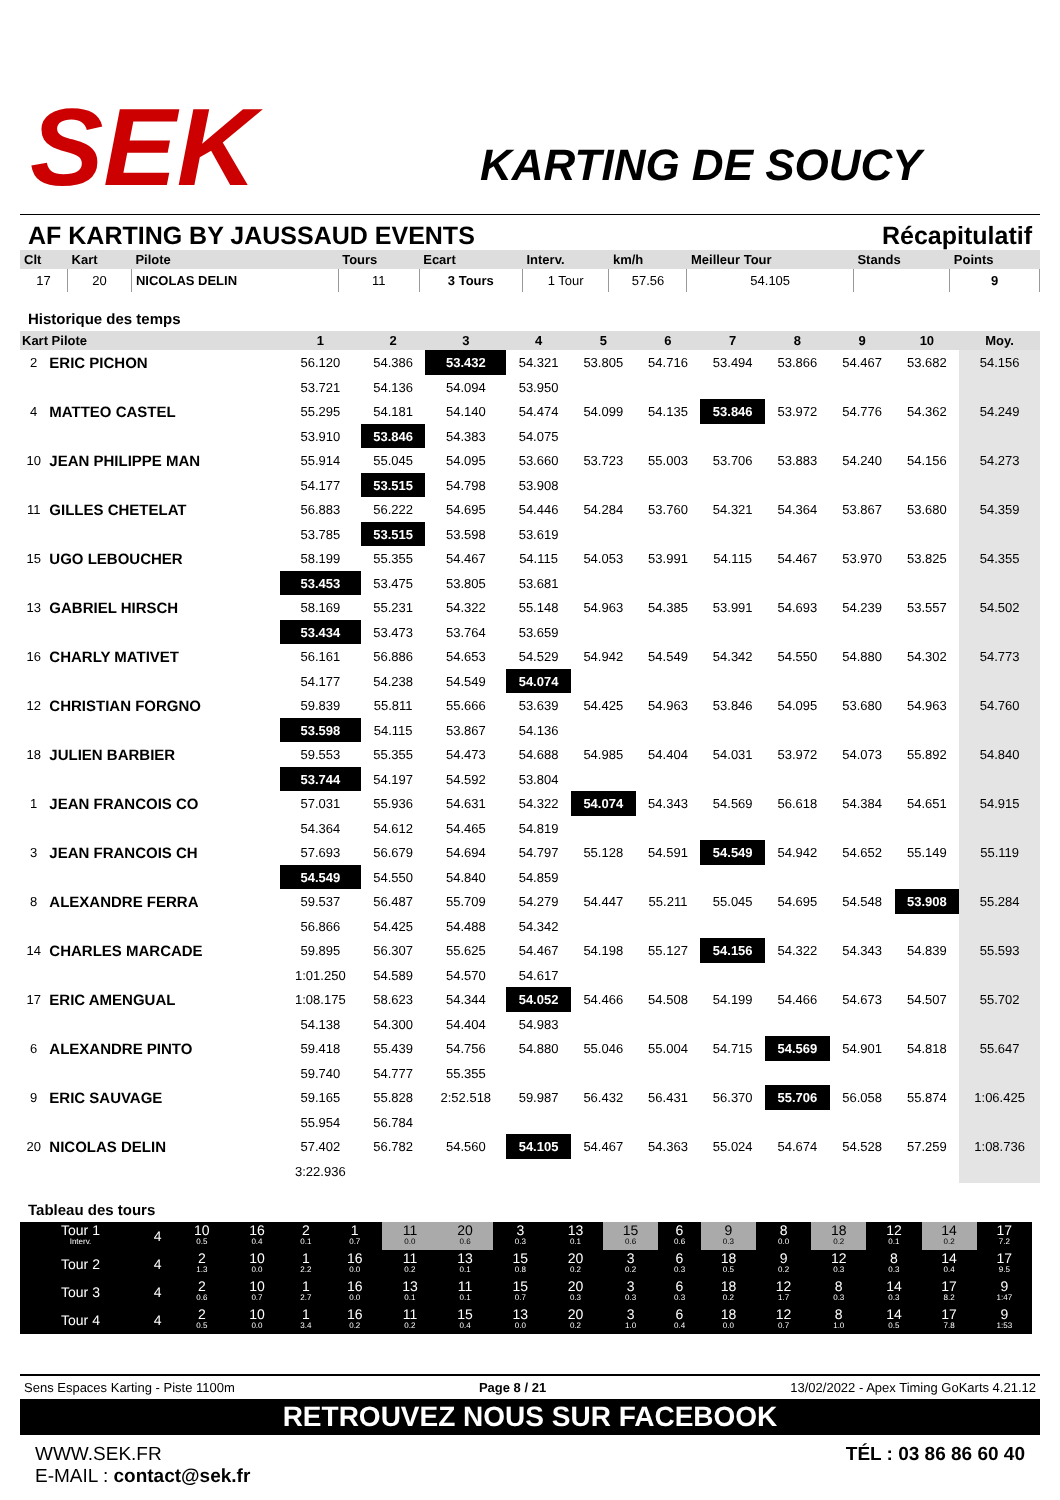SEK
KARTING DE SOUCY
AF KARTING BY JAUSSAUD EVENTS Récapitulatif
| Clt | Kart | Pilote | Tours | Ecart | Interv. | km/h | Meilleur Tour | Stands | Points |
| --- | --- | --- | --- | --- | --- | --- | --- | --- | --- |
| 17 | 20 | NICOLAS DELIN | 11 | 3 Tours | 1 Tour | 57.56 | 54.105 | | 9 |
Historique des temps
| Kart Pilote | | 1 | 2 | 3 | 4 | 5 | 6 | 7 | 8 | 9 | 10 | Moy. |
| --- | --- | --- | --- | --- | --- | --- | --- | --- | --- | --- | --- | --- |
| 2 | ERIC PICHON | 56.120 | 54.386 | 53.432 | 54.321 | 53.805 | 54.716 | 53.494 | 53.866 | 54.467 | 53.682 | 54.156 |
| | | 53.721 | 54.136 | 54.094 | 53.950 | | | | | | | |
| 4 | MATTEO CASTEL | 55.295 | 54.181 | 54.140 | 54.474 | 54.099 | 54.135 | 53.846 | 53.972 | 54.776 | 54.362 | 54.249 |
| | | 53.910 | 53.846 | 54.383 | 54.075 | | | | | | | |
| 10 | JEAN PHILIPPE MAN | 55.914 | 55.045 | 54.095 | 53.660 | 53.723 | 55.003 | 53.706 | 53.883 | 54.240 | 54.156 | 54.273 |
| | | 54.177 | 53.515 | 54.798 | 53.908 | | | | | | | |
| 11 | GILLES CHETELAT | 56.883 | 56.222 | 54.695 | 54.446 | 54.284 | 53.760 | 54.321 | 54.364 | 53.867 | 53.680 | 54.359 |
| | | 53.785 | 53.515 | 53.598 | 53.619 | | | | | | | |
| 15 | UGO LEBOUCHER | 58.199 | 55.355 | 54.467 | 54.115 | 54.053 | 53.991 | 54.115 | 54.467 | 53.970 | 53.825 | 54.355 |
| | | 53.453 | 53.475 | 53.805 | 53.681 | | | | | | | |
| 13 | GABRIEL HIRSCH | 58.169 | 55.231 | 54.322 | 55.148 | 54.963 | 54.385 | 53.991 | 54.693 | 54.239 | 53.557 | 54.502 |
| | | 53.434 | 53.473 | 53.764 | 53.659 | | | | | | | |
| 16 | CHARLY MATIVET | 56.161 | 56.886 | 54.653 | 54.529 | 54.942 | 54.549 | 54.342 | 54.550 | 54.880 | 54.302 | 54.773 |
| | | 54.177 | 54.238 | 54.549 | 54.074 | | | | | | | |
| 12 | CHRISTIAN FORGNO | 59.839 | 55.811 | 55.666 | 53.639 | 54.425 | 54.963 | 53.846 | 54.095 | 53.680 | 54.963 | 54.760 |
| | | 53.598 | 54.115 | 53.867 | 54.136 | | | | | | | |
| 18 | JULIEN BARBIER | 59.553 | 55.355 | 54.473 | 54.688 | 54.985 | 54.404 | 54.031 | 53.972 | 54.073 | 55.892 | 54.840 |
| | | 53.744 | 54.197 | 54.592 | 53.804 | | | | | | | |
| 1 | JEAN FRANCOIS CO | 57.031 | 55.936 | 54.631 | 54.322 | 54.074 | 54.343 | 54.569 | 56.618 | 54.384 | 54.651 | 54.915 |
| | | 54.364 | 54.612 | 54.465 | 54.819 | | | | | | | |
| 3 | JEAN FRANCOIS CH | 57.693 | 56.679 | 54.694 | 54.797 | 55.128 | 54.591 | 54.549 | 54.942 | 54.652 | 55.149 | 55.119 |
| | | 54.549 | 54.550 | 54.840 | 54.859 | | | | | | | |
| 8 | ALEXANDRE FERRA | 59.537 | 56.487 | 55.709 | 54.279 | 54.447 | 55.211 | 55.045 | 54.695 | 54.548 | 53.908 | 55.284 |
| | | 56.866 | 54.425 | 54.488 | 54.342 | | | | | | | |
| 14 | CHARLES MARCADE | 59.895 | 56.307 | 55.625 | 54.467 | 54.198 | 55.127 | 54.156 | 54.322 | 54.343 | 54.839 | 55.593 |
| | | 1:01.250 | 54.589 | 54.570 | 54.617 | | | | | | | |
| 17 | ERIC AMENGUAL | 1:08.175 | 58.623 | 54.344 | 54.052 | 54.466 | 54.508 | 54.199 | 54.466 | 54.673 | 54.507 | 55.702 |
| | | 54.138 | 54.300 | 54.404 | 54.983 | | | | | | | |
| 6 | ALEXANDRE PINTO | 59.418 | 55.439 | 54.756 | 54.880 | 55.046 | 55.004 | 54.715 | 54.569 | 54.901 | 54.818 | 55.647 |
| | | 59.740 | 54.777 | 55.355 | | | | | | | | |
| 9 | ERIC SAUVAGE | 59.165 | 55.828 | 2:52.518 | 59.987 | 56.432 | 56.431 | 56.370 | 55.706 | 56.058 | 55.874 | 1:06.425 |
| | | 55.954 | 56.784 | | | | | | | | | |
| 20 | NICOLAS DELIN | 57.402 | 56.782 | 54.560 | 54.105 | 54.467 | 54.363 | 55.024 | 54.674 | 54.528 | 57.259 | 1:08.736 |
| | | 3:22.936 | | | | | | | | | | |
Tableau des tours
| Tour 1 Interv. | 4 | 10 0.5 | 16 0.4 | 2 0.1 | 1 0.7 | 11 0.0 | 20 0.6 | 3 0.3 | 13 0.1 | 15 0.6 | 6 0.6 | 9 0.3 | 8 0.0 | 18 0.2 | 12 0.1 | 14 0.2 | 17 7.2 |
| Tour 2 | 4 | 2 1.3 | 10 0.0 | 1 2.2 | 16 0.0 | 11 0.2 | 13 0.1 | 15 0.8 | 20 0.2 | 3 0.2 | 6 0.3 | 18 0.5 | 9 0.2 | 12 0.3 | 8 0.3 | 14 0.4 | 17 9.5 |
| Tour 3 | 4 | 2 0.6 | 10 0.7 | 1 2.7 | 16 0.0 | 13 0.1 | 11 0.1 | 15 0.7 | 20 0.3 | 3 0.3 | 6 0.3 | 18 0.2 | 12 1.7 | 8 0.3 | 14 0.3 | 17 8.2 | 9 1:47 |
| Tour 4 | 4 | 2 0.5 | 10 0.0 | 1 3.4 | 16 0.2 | 11 0.2 | 15 0.4 | 13 0.0 | 20 0.2 | 3 1.0 | 6 0.4 | 18 0.0 | 12 0.7 | 8 1.0 | 14 0.5 | 17 7.8 | 9 1:53 |
Sens Espaces Karting - Piste 1100m Page 8 / 21 13/02/2022 - Apex Timing GoKarts 4.21.12
RETROUVEZ NOUS SUR FACEBOOK
WWW.SEK.FR
E-MAIL : contact@sek.fr
TÉL : 03 86 86 60 40